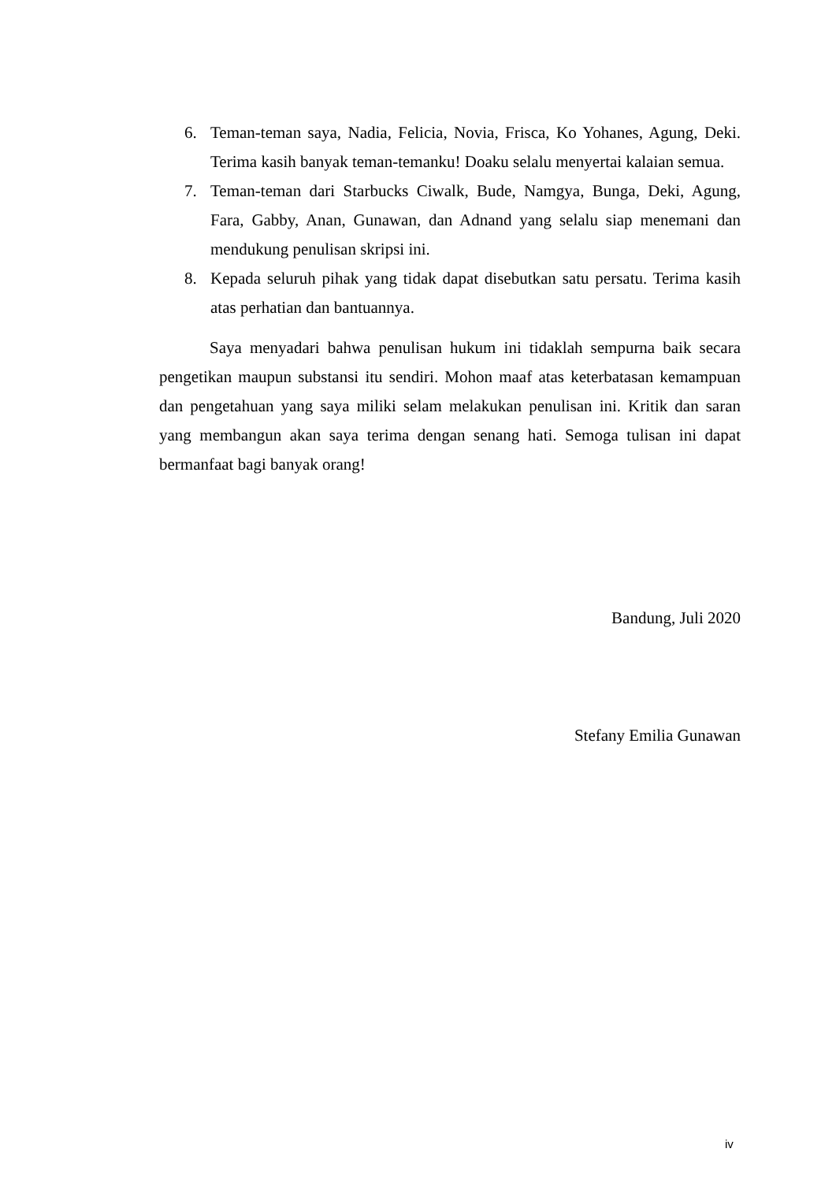6. Teman-teman saya, Nadia, Felicia, Novia, Frisca, Ko Yohanes, Agung, Deki. Terima kasih banyak teman-temanku! Doaku selalu menyertai kalaian semua.
7. Teman-teman dari Starbucks Ciwalk, Bude, Namgya, Bunga, Deki, Agung, Fara, Gabby, Anan, Gunawan, dan Adnand yang selalu siap menemani dan mendukung penulisan skripsi ini.
8. Kepada seluruh pihak yang tidak dapat disebutkan satu persatu. Terima kasih atas perhatian dan bantuannya.
Saya menyadari bahwa penulisan hukum ini tidaklah sempurna baik secara pengetikan maupun substansi itu sendiri. Mohon maaf atas keterbatasan kemampuan dan pengetahuan yang saya miliki selam melakukan penulisan ini. Kritik dan saran yang membangun akan saya terima dengan senang hati. Semoga tulisan ini dapat bermanfaat bagi banyak orang!
Bandung, Juli 2020
Stefany Emilia Gunawan
iv